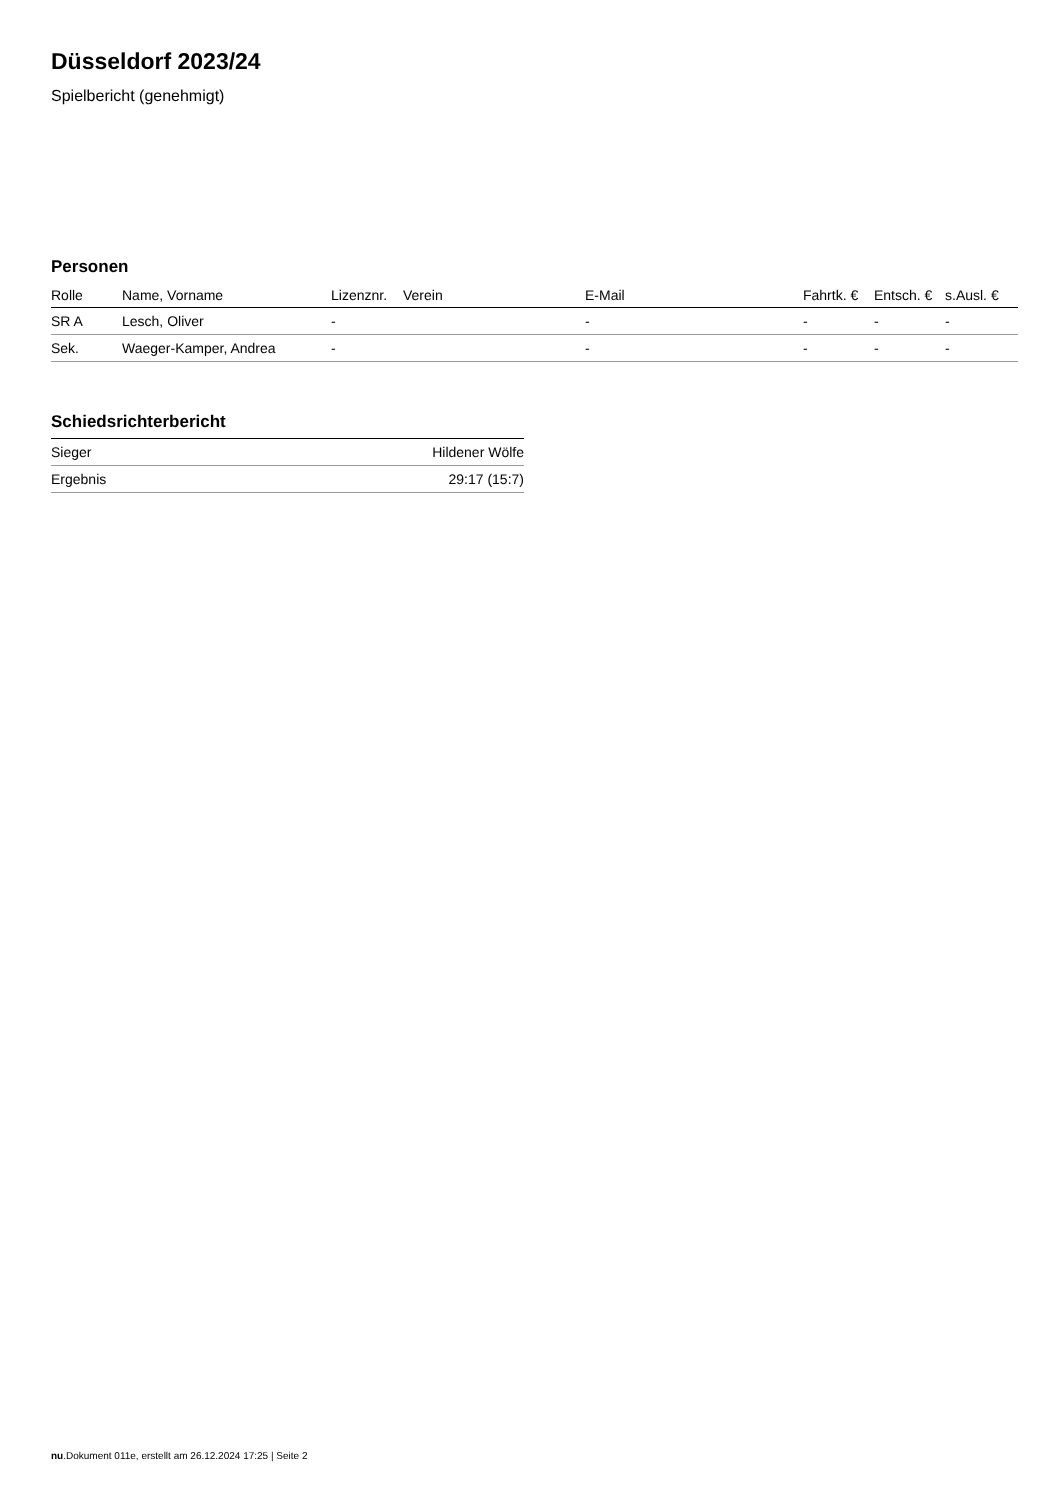Düsseldorf 2023/24
Spielbericht (genehmigt)
Personen
| Rolle | Name, Vorname | Lizenznr. | Verein | E-Mail | Fahrtk. € | Entsch. € | s.Ausl. € |
| --- | --- | --- | --- | --- | --- | --- | --- |
| SR A | Lesch, Oliver | - | | - | - | - | - |
| Sek. | Waeger-Kamper, Andrea | - | | - | - | - | - |
Schiedsrichterbericht
| Sieger | Hildener Wölfe |
| Ergebnis | 29:17 (15:7) |
nu.Dokument 011e, erstellt am 26.12.2024 17:25 | Seite 2